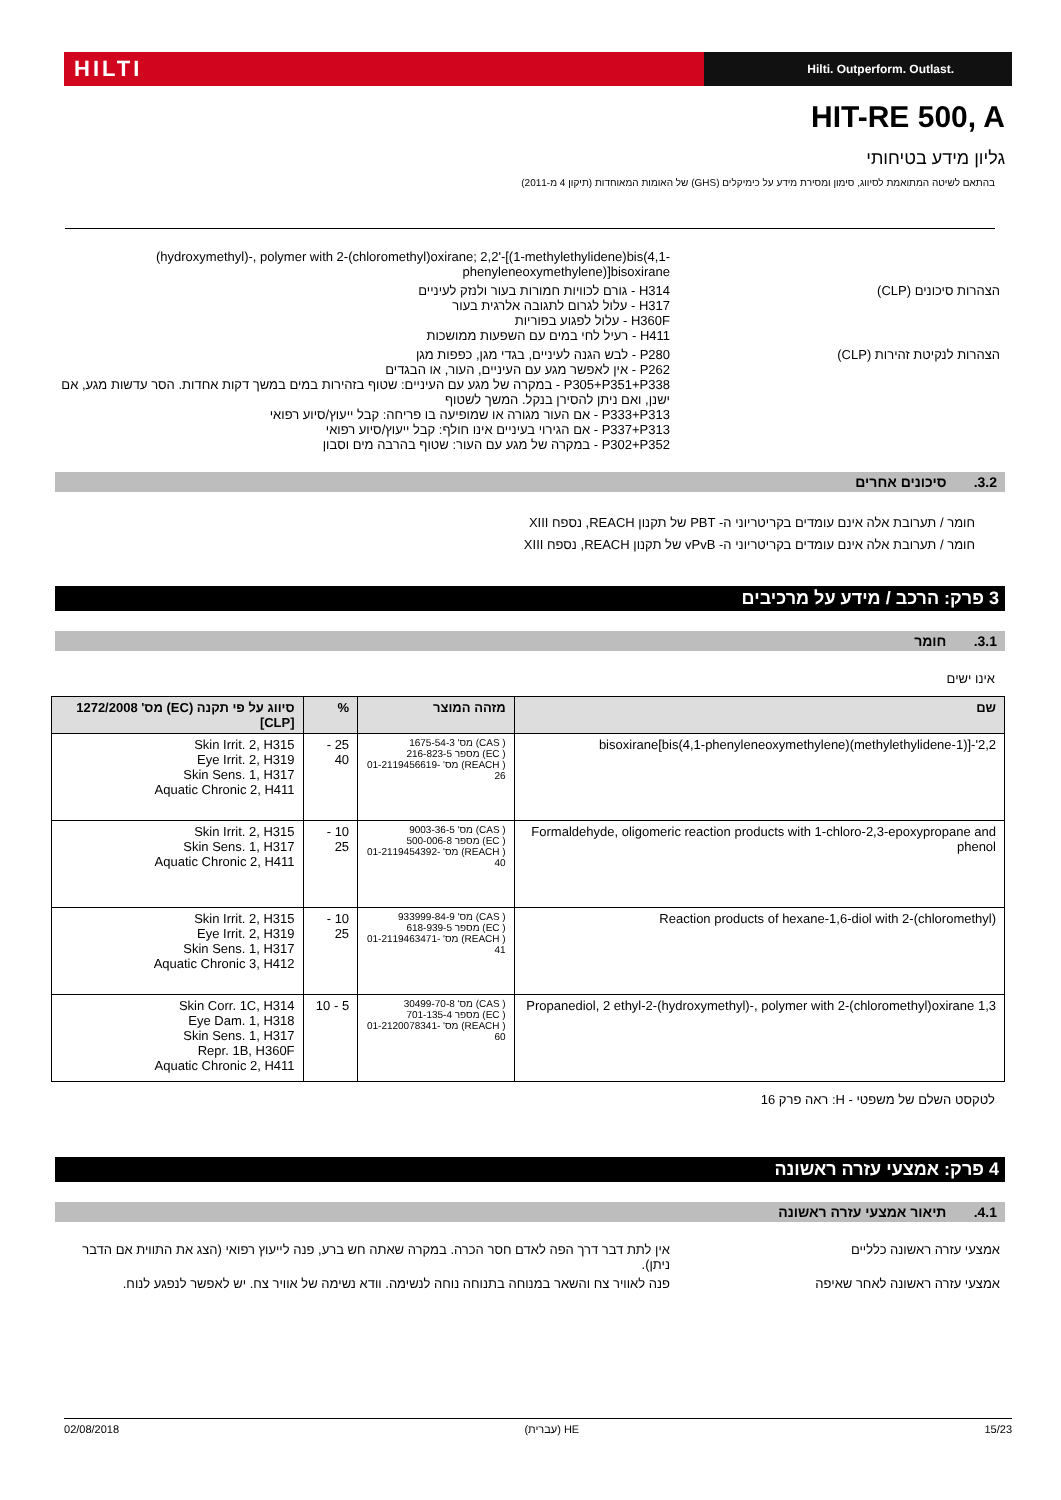HILTI
Hilti. Outperform. Outlast.
HIT-RE 500, A
גליון מידע בטיחותי
בהתאם לשיטה המתואמת לסיווג, סימון ומסירת מידע על כימיקלים (GHS) של האומות המאוחדות (תיקון 4 מ-2011)
(hydroxymethyl)-, polymer with 2-(chloromethyl)oxirane; 2,2'-[(1-methylethylidene)bis(4,1-phenyleneoxymethylene)]bisoxirane
הצהרות סיכונים (CLP) H314 - גורם לכוויות חמורות בעור ולנזק לעיניים
H317 - עלול לגרום לתגובה אלרגית בעור
H360F - עלול לפגוע בפוריות
H411 - רעיל לחי במים עם השפעות ממושכות
הצהרות לנקיטת זהירות (CLP) P280 - לבש הגנה לעיניים, בגדי מגן, כפפות מגן
P262 - אין לאפשר מגע עם העיניים, העור, או הבגדים
P305+P351+P338 - במקרה של מגע עם העיניים: שטוף בזהירות במים במשך דקות אחדות. הסר עדשות מגע, אם ישנן, ואם ניתן להסירן בנקל. המשך לשטוף
P333+P313 - אם העור מגורה או שמופיעה בו פריחה: קבל ייעוץ/סיוע רפואי
P337+P313 - אם הגירוי בעיניים אינו חולף: קבל ייעוץ/סיוע רפואי
P302+P352 - במקרה של מגע עם העור: שטוף בהרבה מים וסבון
3.2. סיכונים אחרים
חומר / תערובת אלה אינם עומדים בקריטריוני ה- PBT של תקנון REACH, נספח XIII
חומר / תערובת אלה אינם עומדים בקריטריוני ה- vPvB של תקנון REACH, נספח XIII
3 פרק: הרכב / מידע על מרכיבים
3.1. חומר
אינו ישים
| שם | מזהה המוצר | % | סיווג על פי תקנה (EC) מס' 1272/2008 [CLP] |
| --- | --- | --- | --- |
| 2,2'-[(1-methylethylidene)bis(4,1-phenyleneoxymethylene)]bisoxirane | ( CAS) מס' 1675-54-3 ( EC) מספר 216-823-5 ( REACH) מס' 01-2119456619-26 | 25 - 40 | Skin Irrit. 2, H315 Eye Irrit. 2, H319 Skin Sens. 1, H317 Aquatic Chronic 2, H411 |
| Formaldehyde, oligomeric reaction products with 1-chloro-2,3-epoxypropane and phenol | ( CAS) מס' 9003-36-5 ( EC) מספר 500-006-8 ( REACH) מס' 01-2119454392-40 | 10 - 25 | Skin Irrit. 2, H315 Skin Sens. 1, H317 Aquatic Chronic 2, H411 |
| Reaction products of hexane-1,6-diol with 2-(chloromethyl) | ( CAS) מס' 933999-84-9 ( EC) מספר 618-939-5 ( REACH) מס' 01-2119463471-41 | 10 - 25 | Skin Irrit. 2, H315 Eye Irrit. 2, H319 Skin Sens. 1, H317 Aquatic Chronic 3, H412 |
| 1,3 Propanediol, 2 ethyl-2-(hydroxymethyl)-, polymer with 2-(chloromethyl)oxirane | ( CAS) מס' 30499-70-8 ( EC) מספר 701-135-4 ( REACH) מס' 01-2120078341-60 | 5 - 10 | Skin Corr. 1C, H314 Eye Dam. 1, H318 Skin Sens. 1, H317 Repr. 1B, H360F Aquatic Chronic 2, H411 |
לטקסט השלם של משפטי - H: ראה פרק 16
4 פרק: אמצעי עזרה ראשונה
4.1. תיאור אמצעי עזרה ראשונה
אמצעי עזרה ראשונה כלליים אין לתת דבר דרך הפה לאדם חסר הכרה. במקרה שאתה חש ברע, פנה לייעוץ רפואי (הצג את התווית אם הדבר ניתן).
אמצעי עזרה ראשונה לאחר שאיפה פנה לאוויר צח והשאר במנוחה בתנוחה נוחה לנשימה. וודא נשימה של אוויר צח. יש לאפשר לנפגע לנוח.
15/23 HE (עברית) 02/08/2018